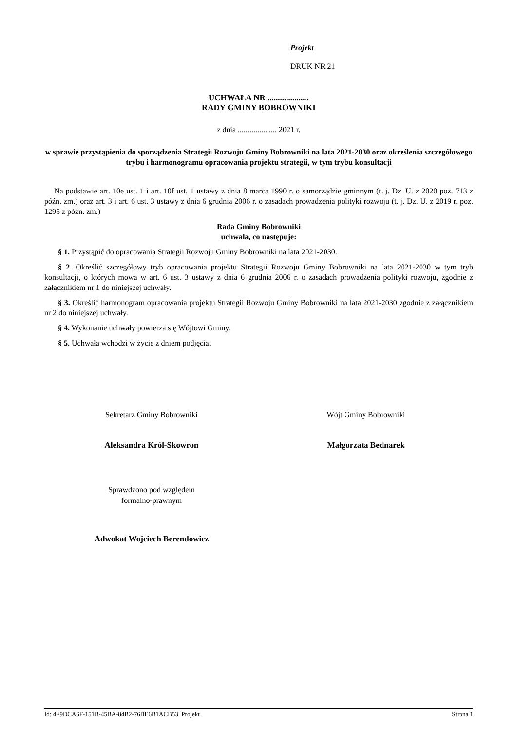Projekt
DRUK NR 21
UCHWAŁA NR ....................
RADY GMINY BOBROWNIKI
z dnia .................... 2021 r.
w sprawie przystąpienia do sporządzenia Strategii Rozwoju Gminy Bobrowniki na lata 2021-2030 oraz określenia szczegółowego trybu i harmonogramu opracowania projektu strategii, w tym trybu konsultacji
Na podstawie art. 10e ust. 1 i art. 10f ust. 1 ustawy z dnia 8 marca 1990 r. o samorządzie gminnym (t. j. Dz. U. z 2020 poz. 713 z późn. zm.) oraz art. 3 i art. 6 ust. 3 ustawy z dnia 6 grudnia 2006 r. o zasadach prowadzenia polityki rozwoju (t. j. Dz. U. z 2019 r. poz. 1295 z późn. zm.)
Rada Gminy Bobrowniki
uchwala, co następuje:
§ 1. Przystąpić do opracowania Strategii Rozwoju Gminy Bobrowniki na lata 2021-2030.
§ 2. Określić szczegółowy tryb opracowania projektu Strategii Rozwoju Gminy Bobrowniki na lata 2021-2030 w tym tryb konsultacji, o których mowa w art. 6 ust. 3 ustawy z dnia 6 grudnia 2006 r. o zasadach prowadzenia polityki rozwoju, zgodnie z załącznikiem nr 1 do niniejszej uchwały.
§ 3. Określić harmonogram opracowania projektu Strategii Rozwoju Gminy Bobrowniki na lata 2021-2030 zgodnie z załącznikiem nr 2 do niniejszej uchwały.
§ 4. Wykonanie uchwały powierza się Wójtowi Gminy.
§ 5. Uchwała wchodzi w życie z dniem podjęcia.
Sekretarz Gminy Bobrowniki Wójt Gminy Bobrowniki
Aleksandra Król-Skowron Małgorzata Bednarek
Sprawdzono pod względem
formalno-prawnym
Adwokat Wojciech Berendowicz
Id: 4F9DCA6F-151B-45BA-84B2-76BE6B1ACB53. Projekt Strona 1